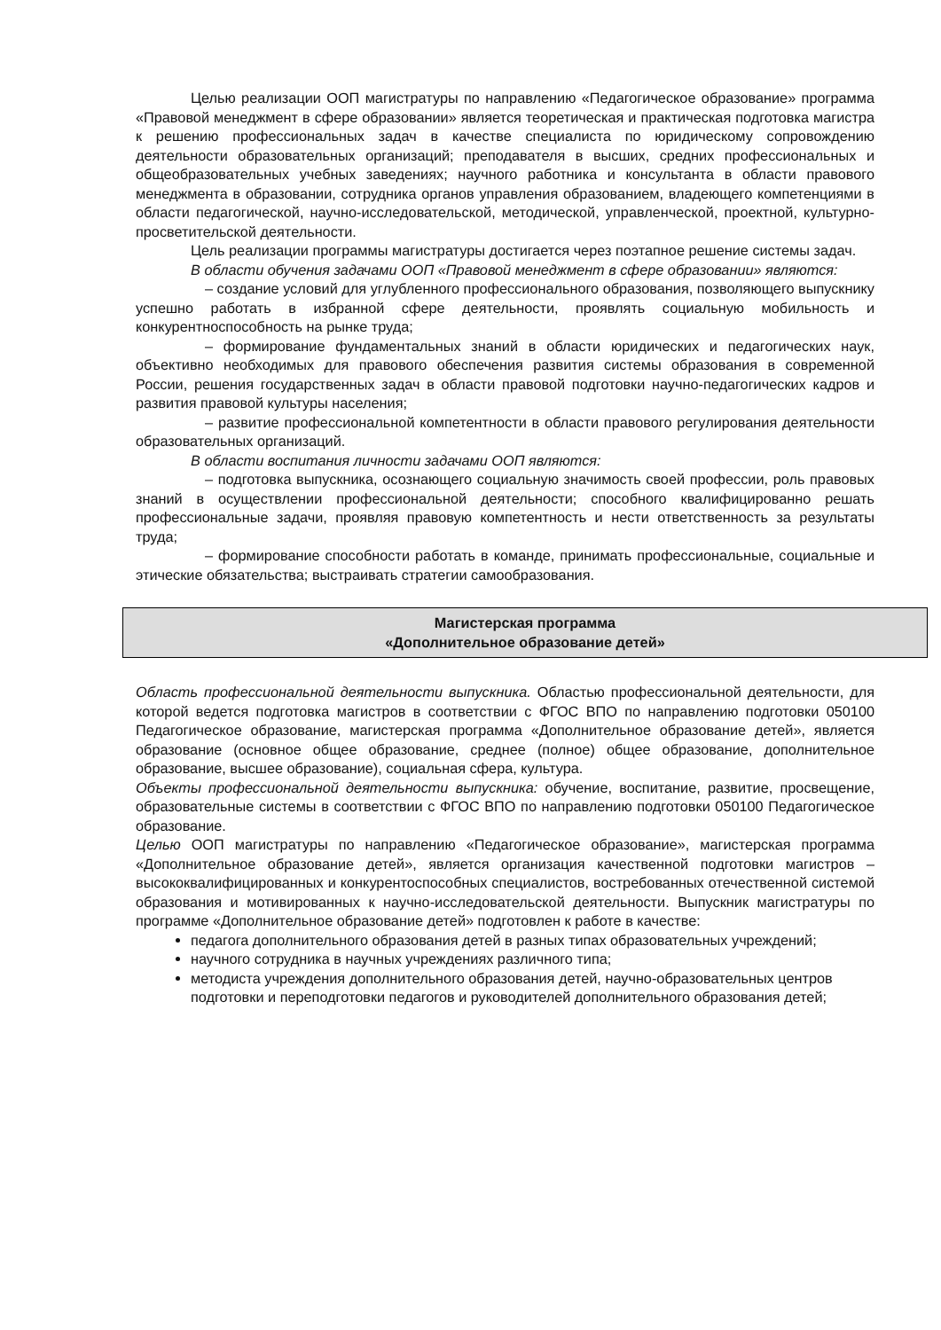Целью реализации ООП магистратуры по направлению «Педагогическое образование» программа «Правовой менеджмент в сфере образовании» является теоретическая и практическая подготовка магистра к решению профессиональных задач в качестве специалиста по юридическому сопровождению деятельности образовательных организаций; преподавателя в высших, средних профессиональных и общеобразовательных учебных заведениях; научного работника и консультанта в области правового менеджмента в образовании, сотрудника органов управления образованием, владеющего компетенциями в области педагогической, научно-исследовательской, методической, управленческой, проектной, культурно-просветительской деятельности.
Цель реализации программы магистратуры достигается через поэтапное решение системы задач.
В области обучения задачами ООП «Правовой менеджмент в сфере образовании» являются:
– создание условий для углубленного профессионального образования, позволяющего выпускнику успешно работать в избранной сфере деятельности, проявлять социальную мобильность и конкурентноспособность на рынке труда;
– формирование фундаментальных знаний в области юридических и педагогических наук, объективно необходимых для правового обеспечения развития системы образования в современной России, решения государственных задач в области правовой подготовки научно-педагогических кадров и развития правовой культуры населения;
– развитие профессиональной компетентности в области правового регулирования деятельности образовательных организаций.
В области воспитания личности задачами ООП являются:
– подготовка выпускника, осознающего социальную значимость своей профессии, роль правовых знаний в осуществлении профессиональной деятельности; способного квалифицированно решать профессиональные задачи, проявляя правовую компетентность и нести ответственность за результаты труда;
– формирование способности работать в команде, принимать профессиональные, социальные и этические обязательства; выстраивать стратегии самообразования.
Магистерская программа
«Дополнительное образование детей»
Область профессиональной деятельности выпускника. Областью профессиональной деятельности, для которой ведется подготовка магистров в соответствии с ФГОС ВПО по направлению подготовки 050100 Педагогическое образование, магистерская программа «Дополнительное образование детей», является образование (основное общее образование, среднее (полное) общее образование, дополнительное образование, высшее образование), социальная сфера, культура.
Объекты профессиональной деятельности выпускника: обучение, воспитание, развитие, просвещение, образовательные системы в соответствии с ФГОС ВПО по направлению подготовки 050100 Педагогическое образование.
Целью ООП магистратуры по направлению «Педагогическое образование», магистерская программа «Дополнительное образование детей», является организация качественной подготовки магистров – высококвалифицированных и конкурентоспособных специалистов, востребованных отечественной системой образования и мотивированных к научно-исследовательской деятельности. Выпускник магистратуры по программе «Дополнительное образование детей» подготовлен к работе в качестве:
педагога дополнительного образования детей в разных типах образовательных учреждений;
научного сотрудника в научных учреждениях различного типа;
методиста учреждения дополнительного образования детей, научно-образовательных центров подготовки и переподготовки педагогов и руководителей дополнительного образования детей;